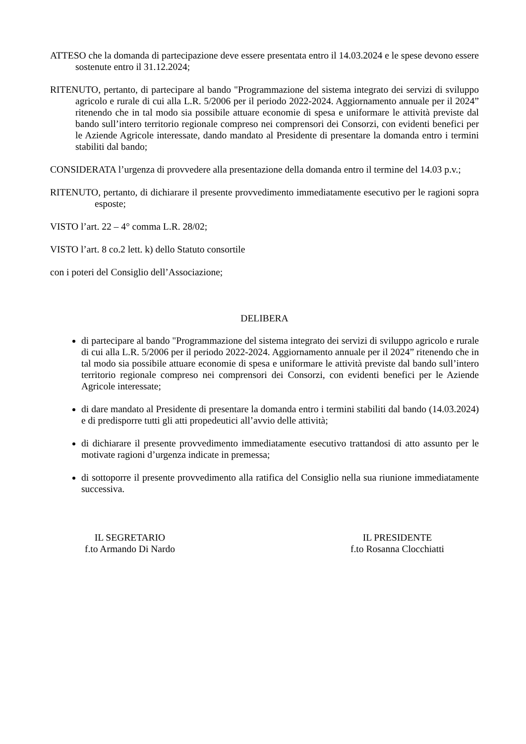ATTESO che la domanda di partecipazione deve essere presentata entro il 14.03.2024 e le spese devono essere sostenute entro il 31.12.2024;
RITENUTO, pertanto, di partecipare al bando "Programmazione del sistema integrato dei servizi di sviluppo agricolo e rurale di cui alla L.R. 5/2006 per il periodo 2022-2024. Aggiornamento annuale per il 2024” ritenendo che in tal modo sia possibile attuare economie di spesa e uniformare le attività previste dal bando sull’intero territorio regionale compreso nei comprensori dei Consorzi, con evidenti benefici per le Aziende Agricole interessate, dando mandato al Presidente di presentare la domanda entro i termini stabiliti dal bando;
CONSIDERATA l’urgenza di provvedere alla presentazione della domanda entro il termine del 14.03 p.v.;
RITENUTO, pertanto, di dichiarare il presente provvedimento immediatamente esecutivo per le ragioni sopra esposte;
VISTO l’art. 22 – 4° comma L.R. 28/02;
VISTO l’art. 8 co.2 lett. k) dello Statuto consortile
con i poteri del Consiglio dell’Associazione;
DELIBERA
di partecipare al bando "Programmazione del sistema integrato dei servizi di sviluppo agricolo e rurale di cui alla L.R. 5/2006 per il periodo 2022-2024. Aggiornamento annuale per il 2024” ritenendo che in tal modo sia possibile attuare economie di spesa e uniformare le attività previste dal bando sull’intero territorio regionale compreso nei comprensori dei Consorzi, con evidenti benefici per le Aziende Agricole interessate;
di dare mandato al Presidente di presentare la domanda entro i termini stabiliti dal bando (14.03.2024) e di predisporre tutti gli atti propedeutici all’avvio delle attività;
di dichiarare il presente provvedimento immediatamente esecutivo trattandosi di atto assunto per le motivate ragioni d’urgenza indicate in premessa;
di sottoporre il presente provvedimento alla ratifica del Consiglio nella sua riunione immediatamente successiva.
IL SEGRETARIO
f.to Armando Di Nardo
IL PRESIDENTE
f.to Rosanna Clocchiatti